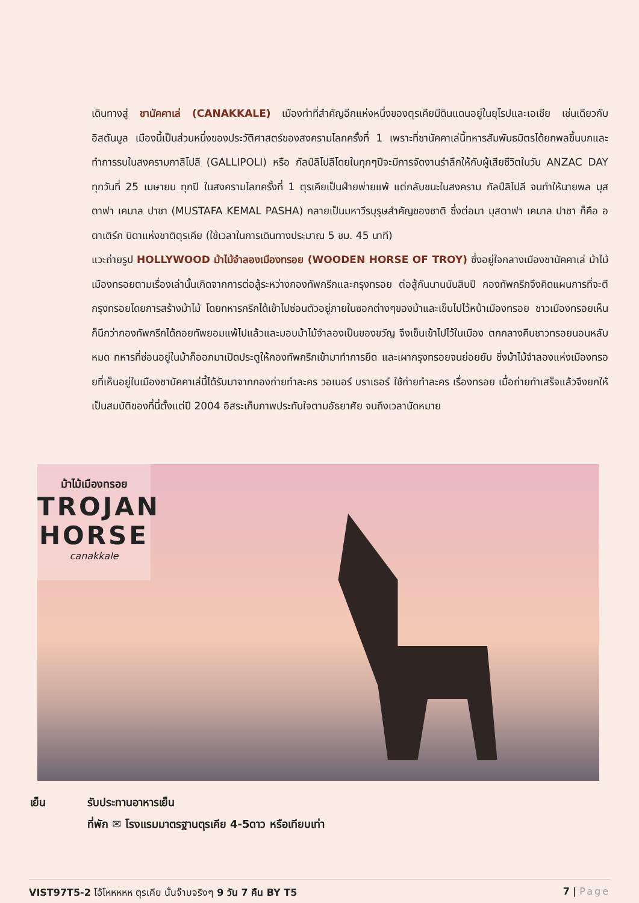เดินทางสู่ ชานัคคาเล่ (CANAKKALE) เมืองท่าที่สำคัญอีกแห่งหนึ่งของตุรเคียมีดินแดนอยู่ในยุโรปและเอเชีย เช่นเดียวกับอิสตันบูล เมืองนี้เป็นส่วนหนึ่งของประวัติศาสตร์ของสงครามโลกครั้งที่ 1 เพราะที่ชานัคคาเล่นี้ทหารสัมพันธมิตรได้ยกพลขึ้นบกและทำการรบในสงครามกาลิโปลี (GALLIPOLI) หรือ กัลป์ลิโปลีโดยในทุกๆปีจะมีการจัดงานรำลึกให้กับผู้เสียชีวิตในวัน ANZAC DAY ทุกวันที่ 25 เมษายน ทุกปี ในสงครามโลกครั้งที่ 1 ตุรเคียเป็นฝ่ายพ่ายแพ้ แต่กลับชนะในสงคราม กัลป์ลิโปลี จนทำให้นายพล มุสตาฟา เคมาล ปาชา (MUSTAFA KEMAL PASHA) กลายเป็นมหาวีรบุรุษสำคัญของชาติ ซึ่งต่อมา มุสตาฟา เคมาล ปาชา ก็คือ อตาเติร์ก บิดาแห่งชาติตุรเคีย (ใช้เวลาในการเดินทางประมาณ 5 ชม. 45 นาที)
แวะถ่ายรูป HOLLYWOOD ม้าไม้จำลองเมืองทรอย (WOODEN HORSE OF TROY) ซึ่งอยู่ใจกลางเมืองชานัคคาเล่ ม้าไม้เมืองทรอยตามเรื่องเล่านั้นเกิดจากการต่อสู้ระหว่างกองทัพกรีกและกรุงทรอย ต่อสู้กันนานนับสิบปี กองทัพกรีกจึงคิดแผนการที่จะตีกรุงทรอยโดยการสร้างม้าไม้ โดยทหารกรีกได้เข้าไปซ่อนตัวอยู่ภายในซอกต่างๆของม้าและเข็นไปไว้หน้าเมืองทรอย ชาวเมืองทรอยเห็นก็นึกว่ากองทัพกรีกได้ถอยทัพยอมแพ้ไปแล้วและมอบม้าไม้จำลองเป็นของขวัญ จึงเข็นเข้าไปไว้ในเมือง ตกกลางคืนชาวทรอยนอนหลับหมด ทหารที่ซ่อนอยู่ในม้าก็ออกมาเปิดประตูให้กองทัพกรีกเข้ามาทำการยึด และเผากรุงทรอยจนย่อยยับ ซึ่งม้าไม้จำลองแห่งเมืองทรอยที่เห็นอยู่ในเมืองชานัคคาเล่นี้ได้รับมาจากกองถ่ายทำละคร วอเนอร์ บราเธอร์ ใช้ถ่ายทำละคร เรื่องทรอย เมื่อถ่ายทำเสร็จแล้วจึงยกให้เป็นสมบัติของที่นี่ตั้งแต่ปี 2004 อิสระเก็บภาพประทับใจตามอัธยาศัย จนถึงเวลานัดหมาย
ม้าไม้เมืองทรอย
TROJAN
HORSE
canakkale
เย็น รับประทานอาหารเย็น
ที่พัก ✉ โรงแรมมาตรฐานตุรเคีย 4-5ดาว หรือเทียบเท่า
VIST97T5-2 โอ้โหหหหห ตุรเคีย นั้นจ๊าบจริงๆ 9 วัน 7 คืน BY T5
7 | Page